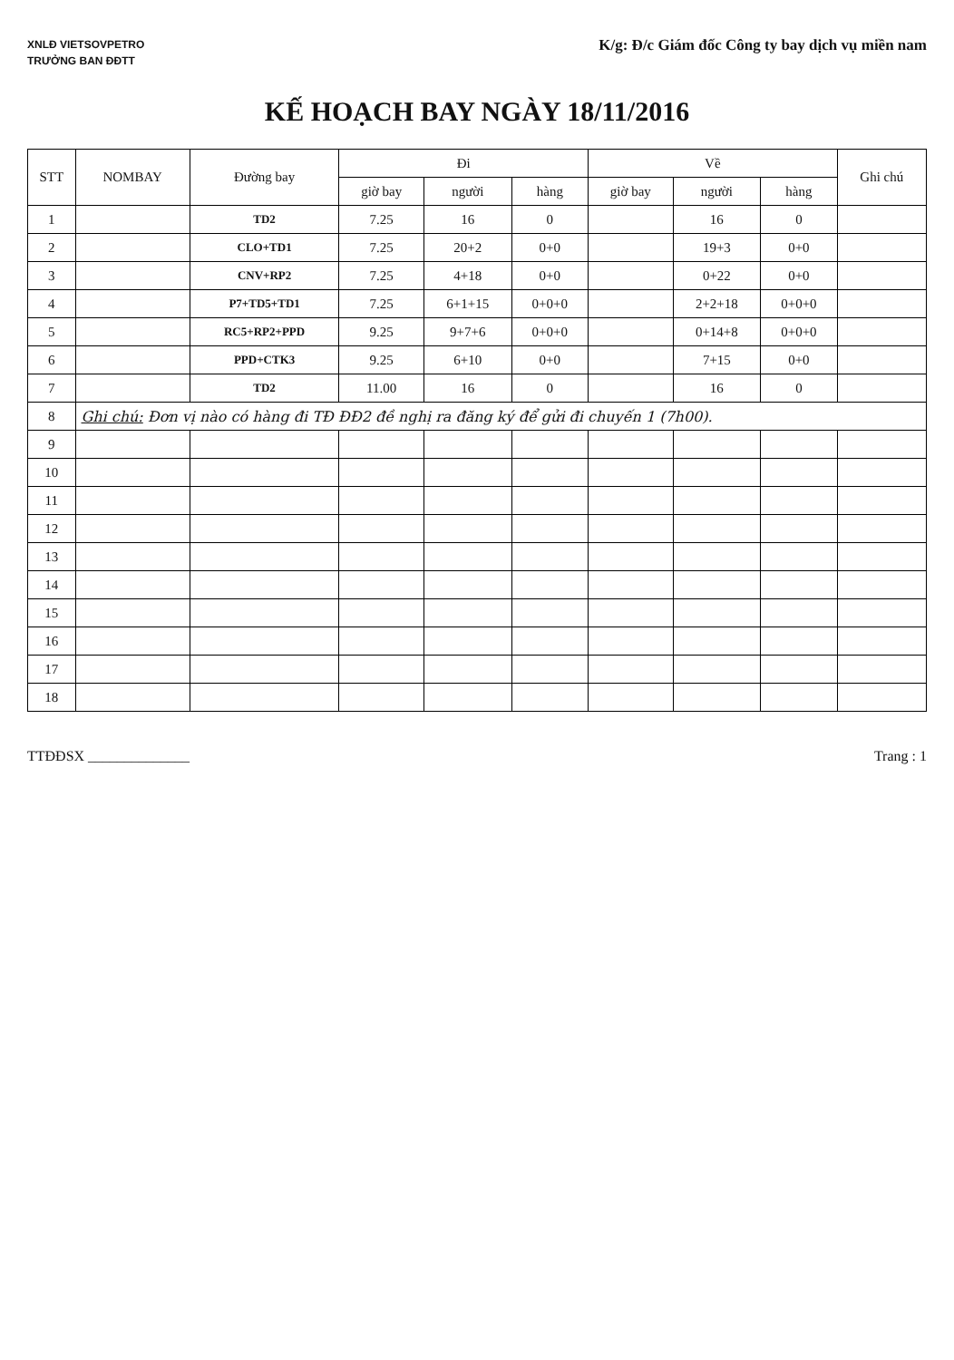XNLĐ VIETSOVPETRO
TRƯỞNG BAN ĐĐTT
K/g: Đ/c Giám đốc Công ty bay dịch vụ miền nam
KẾ HOẠCH BAY NGÀY 18/11/2016
| STT | NOMBAY | Đường bay | Đi | | | Về | | | Ghi chú |
| --- | --- | --- | --- | --- | --- | --- | --- | --- | --- |
| | | | giờ bay | người | hàng | giờ bay | người | hàng | |
| 1 | | TD2 | 7.25 | 16 | 0 | | 16 | 0 | |
| 2 | | CLO+TD1 | 7.25 | 20+2 | 0+0 | | 19+3 | 0+0 | |
| 3 | | CNV+RP2 | 7.25 | 4+18 | 0+0 | | 0+22 | 0+0 | |
| 4 | | P7+TD5+TD1 | 7.25 | 6+1+15 | 0+0+0 | | 2+2+18 | 0+0+0 | |
| 5 | | RC5+RP2+PPD | 9.25 | 9+7+6 | 0+0+0 | | 0+14+8 | 0+0+0 | |
| 6 | | PPD+CTK3 | 9.25 | 6+10 | 0+0 | | 7+15 | 0+0 | |
| 7 | | TD2 | 11.00 | 16 | 0 | | 16 | 0 | |
| 8 | Ghi chú: Đơn vị nào có hàng đi TĐ ĐĐ2 đề nghị ra đăng ký để gửi đi chuyến 1 (7h00). | | | | | | | | |
| 9 | | | | | | | | | |
| 10 | | | | | | | | | |
| 11 | | | | | | | | | |
| 12 | | | | | | | | | |
| 13 | | | | | | | | | |
| 14 | | | | | | | | | |
| 15 | | | | | | | | | |
| 16 | | | | | | | | | |
| 17 | | | | | | | | | |
| 18 | | | | | | | | | |
TTĐĐSX ______________ Trang : 1